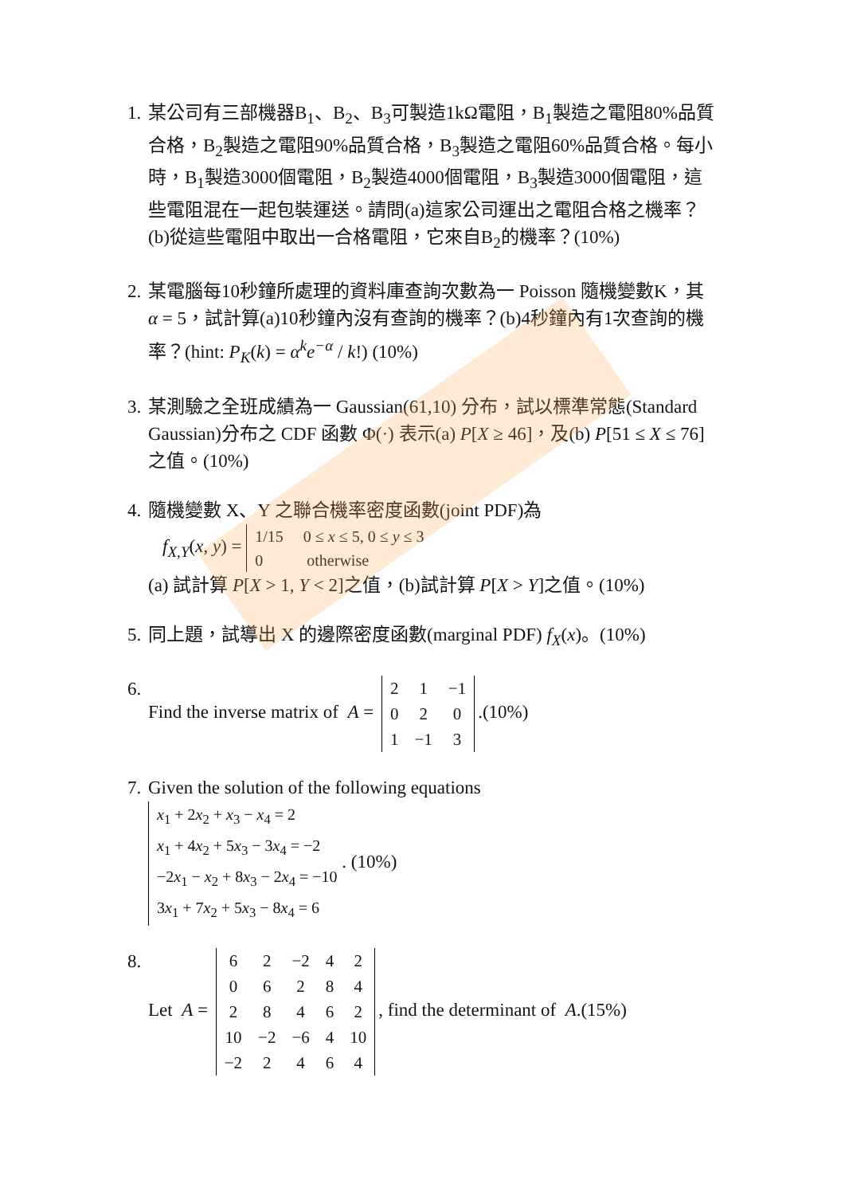1. 某公司有三部機器B<sub>1</sub>、B<sub>2</sub>、B<sub>3</sub>可製造1kΩ電阻，B<sub>1</sub>製造之電阻80%品質合格，B<sub>2</sub>製造之電阻90%品質合格，B<sub>3</sub>製造之電阻60%品質合格。每小時，B<sub>1</sub>製造3000個電阻，B<sub>2</sub>製造4000個電阻，B<sub>3</sub>製造3000個電阻，這些電阻混在一起包裝運送。請問(a)這家公司運出之電阻合格之機率？(b)從這些電阻中取出一合格電阻，它來自B<sub>2</sub>的機率？(10%)
2. 某電腦每10秒鐘所處理的資料庫查詢次數為一 Poisson 隨機變數K，其 α = 5，試計算(a)10秒鐘內沒有查詢的機率？(b)4秒鐘內有1次查詢的機率？(hint: P<sub>K</sub>(k) = α<sup>k</sup>e<sup>−α</sup> / k!) (10%)
3. 某測驗之全班成績為一 Gaussian(61,10) 分布，試以標準常態(Standard Gaussian)分布之 CDF 函數 Φ(·) 表示(a) P[X ≥ 46]，及(b) P[51 ≤ X ≤ 76]之值。(10%)
4. 隨機變數 X、Y 之聯合機率密度函數(joint PDF)為
f<sub>X,Y</sub>(x, y) = 1/15 0 ≤ x ≤ 5, 0 ≤ y ≤ 3
0 otherwise
(a) 試計算 P[X > 1, Y < 2]之值，(b)試計算 P[X > Y]之值。(10%)
5. 同上題，試導出 X 的邊際密度函數(marginal PDF) f<sub>X</sub>(x)。(10%)
6. Find the inverse matrix of A =
| 2 | 1 | −1 |
| 0 | 2 | 0 |
| 1 | −1 | 3 |
.(10%)
7. Given the solution of the following equations
x<sub>1</sub> + 2x<sub>2</sub> + x<sub>3</sub> − x<sub>4</sub> = 2
x<sub>1</sub> + 4x<sub>2</sub> + 5x<sub>3</sub> − 3x<sub>4</sub> = −2
−2x<sub>1</sub> − x<sub>2</sub> + 8x<sub>3</sub> − 2x<sub>4</sub> = −10
3x<sub>1</sub> + 7x<sub>2</sub> + 5x<sub>3</sub> − 8x<sub>4</sub> = 6 . (10%)
8. Let A =
| 6 | 2 | −2 | 4 | 2 |
| 0 | 6 | 2 | 8 | 4 |
| 2 | 8 | 4 | 6 | 2 |
| 10 | −2 | −6 | 4 | 10 |
| −2 | 2 | 4 | 6 | 4 |
, find the determinant of A.(15%)